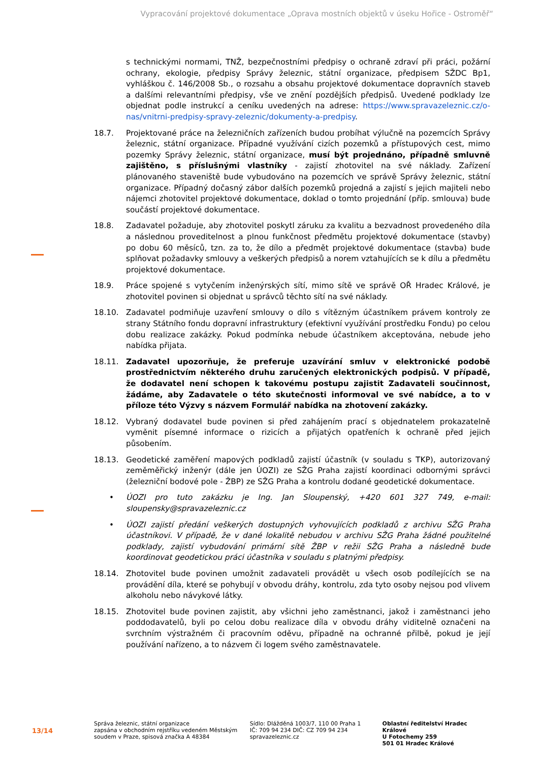Vypracování projektové dokumentace „Oprava mostních objektů v úseku Hořice - Ostroměř“
s technickými normami, TNŽ, bezpečnostními předpisy o ochraně zdraví při práci, požární ochrany, ekologie, předpisy Správy železnic, státní organizace, předpisem SŽDC Bp1, vyhláškou č. 146/2008 Sb., o rozsahu a obsahu projektové dokumentace dopravních staveb a dalšími relevantními předpisy, vše ve znění pozdějších předpisů. Uvedené podklady lze objednat podle instrukcí a ceníku uvedených na adrese: https://www.spravazeleznic.cz/o-nas/vnitrni-predpisy-spravy-zeleznic/dokumenty-a-predpisy.
18.7. Projektované práce na železničních zařízeních budou probíhat výlučně na pozemcích Správy železnic, státní organizace. Případné využívání cizích pozemků a přístupových cest, mimo pozemky Správy železnic, státní organizace, musí být projednáno, případně smluvně zajištěno, s příslušnými vlastníky - zajistí zhotovitel na své náklady. Zařízení plánovaného staveniště bude vybudováno na pozemcích ve správě Správy železnic, státní organizace. Případný dočasný zábor dalších pozemků projedná a zajistí s jejich majiteli nebo nájemci zhotovitel projektové dokumentace, doklad o tomto projednání (příp. smlouva) bude součástí projektové dokumentace.
18.8. Zadavatel požaduje, aby zhotovitel poskytl záruku za kvalitu a bezvadnost provedeného díla a následnou proveditelnost a plnou funkčnost předmětu projektové dokumentace (stavby) po dobu 60 měsíců, tzn. za to, že dílo a předmět projektové dokumentace (stavba) bude splňovat požadavky smlouvy a veškerých předpisů a norem vztahujících se k dílu a předmětu projektové dokumentace.
18.9. Práce spojené s vytyčením inženýrských sítí, mimo sítě ve správě OŘ Hradec Králové, je zhotovitel povinen si objednat u správců těchto sítí na své náklady.
18.10. Zadavatel podmiňuje uzavření smlouvy o dílo s vítězným účastníkem právem kontroly ze strany Státního fondu dopravní infrastruktury (efektivní využívání prostředku Fondu) po celou dobu realizace zakázky. Pokud podmínka nebude účastníkem akceptována, nebude jeho nabídka přijata.
18.11. Zadavatel upozorňuje, že preferuje uzavírání smluv v elektronické podobě prostřednictvím některého druhu zaručených elektronických podpisů. V případě, že dodavatel není schopen k takovému postupu zajistit Zadavateli součinnost, žádáme, aby Zadavatele o této skutečnosti informoval ve své nabídce, a to v příloze této Výzvy s názvem Formulář nabídka na zhotovení zakázky.
18.12. Vybraný dodavatel bude povinen si před zahájením prací s objednatelem prokazatelně vyměnit písemné informace o rizicích a přijatých opatřeních k ochraně před jejich působením.
18.13. Geodetické zaměření mapových podkladů zajistí účastník (v souladu s TKP), autorizovaný zeměměřický inženýr (dále jen ÚOZI) ze SŽG Praha zajistí koordinaci odbornými správci (železniční bodové pole - ŽBP) ze SŽG Praha a kontrolu dodané geodetické dokumentace.
• ÚOZI pro tuto zakázku je Ing. Jan Sloupenský, +420 601 327 749, e-mail: sloupensky@spravazeleznic.cz
• ÚOZI zajistí předání veškerých dostupných vyhovujících podkladů z archivu SŽG Praha účastníkovi. V případě, že v dané lokalitě nebudou v archivu SŽG Praha žádné použitelné podklady, zajistí vybudování primární sítě ŽBP v režii SŽG Praha a následně bude koordinovat geodetickou práci účastníka v souladu s platnými předpisy.
18.14. Zhotovitel bude povinen umožnit zadavateli provádět u všech osob podílejících se na provádění díla, které se pohybují v obvodu dráhy, kontrolu, zda tyto osoby nejsou pod vlivem alkoholu nebo návykové látky.
18.15. Zhotovitel bude povinen zajistit, aby všichni jeho zaměstnanci, jakož i zaměstnanci jeho poddodavatelů, byli po celou dobu realizace díla v obvodu dráhy viditelně označeni na svrchním výstražném či pracovním oděvu, případně na ochranné přilbě, pokud je její používání nařízeno, a to názvem či logem svého zaměstnavatele.
13/14
Správa železnic, státní organizace
zapsána v obchodním rejstříku vedeném Městským soudem v Praze, spisová značka A 48384
Sídlo: Dlážděná 1003/7, 110 00 Praha 1
IČ: 709 94 234 DIČ: CZ 709 94 234
spravazeleznic.cz
Oblastní ředitelství Hradec Králové
U Fotochemy 259
501 01 Hradec Králové